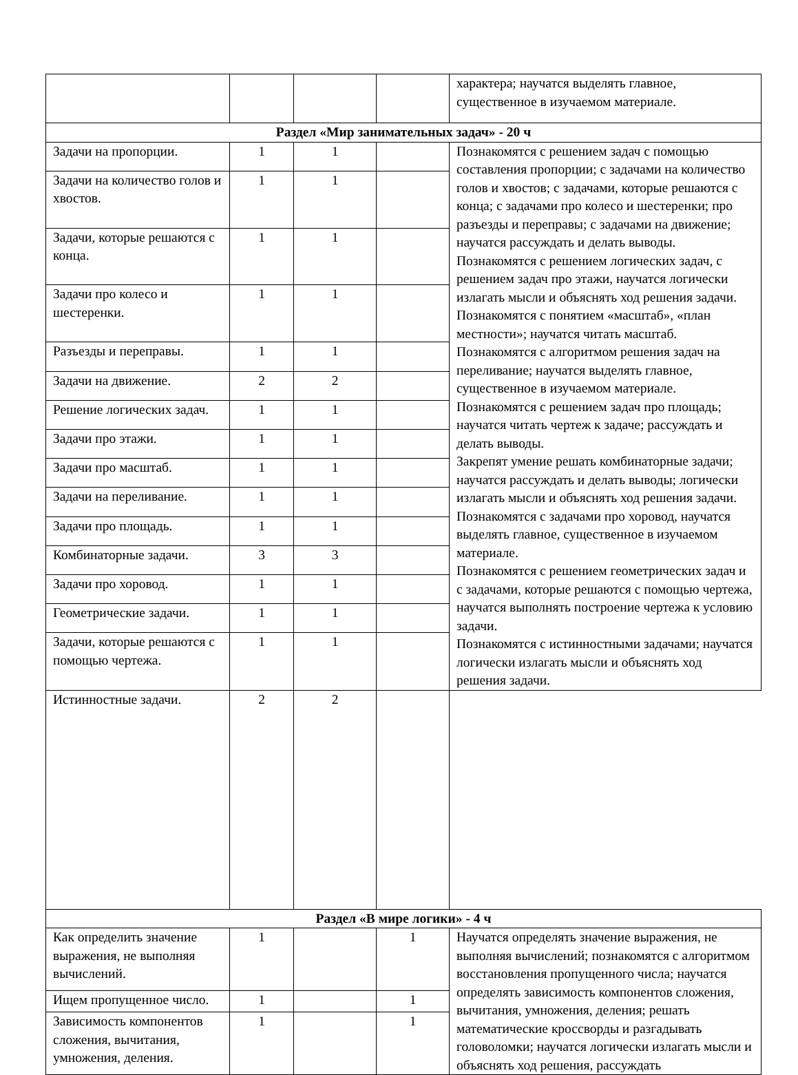| | | | | характера; научатся выделять главное, существенное в изучаемом материале. |
| Раздел «Мир занимательных задач» - 20 ч | | | | |
| Задачи на пропорции. | 1 | 1 | | Познакомятся с решением задач с помощью составления пропорции; с задачами на количество голов и хвостов; с задачами, которые решаются с конца; с задачами про колесо и шестеренки; про разъезды и переправы; с задачами на движение; научатся рассуждать и делать выводы. Познакомятся с решением логических задач, с решением задач про этажи, научатся логически излагать мысли и объяснять ход решения задачи. Познакомятся с понятием «масштаб», «план местности»; научатся читать масштаб. Познакомятся с алгоритмом решения задач на переливание; научатся выделять главное, существенное в изучаемом материале. Познакомятся с решением задач про площадь; научатся читать чертеж к задаче; рассуждать и делать выводы. Закрепят умение решать комбинаторные задачи; научатся рассуждать и делать выводы; логически излагать мысли и объяснять ход решения задачи. Познакомятся с задачами про хоровод, научатся выделять главное, существенное в изучаемом материале. Познакомятся с решением геометрических задач и с задачами, которые решаются с помощью чертежа, научатся выполнять построение чертежа к условию задачи. Познакомятся с истинностными задачами; научатся логически излагать мысли и объяснять ход решения задачи. |
| Задачи на количество голов и хвостов. | 1 | 1 | | |
| Задачи, которые решаются с конца. | 1 | 1 | | |
| Задачи про колесо и шестеренки. | 1 | 1 | | |
| Разъезды и переправы. | 1 | 1 | | |
| Задачи на движение. | 2 | 2 | | |
| Решение логических задач. | 1 | 1 | | |
| Задачи про этажи. | 1 | 1 | | |
| Задачи про масштаб. | 1 | 1 | | |
| Задачи на переливание. | 1 | 1 | | |
| Задачи про площадь. | 1 | 1 | | |
| Комбинаторные задачи. | 3 | 3 | | |
| Задачи про хоровод. | 1 | 1 | | |
| Геометрические задачи. | 1 | 1 | | |
| Задачи, которые решаются с помощью чертежа. | 1 | 1 | | |
| Истинностные задачи. | 2 | 2 | | |
| Раздел «В мире логики» - 4 ч | | | | |
| Как определить значение выражения, не выполняя вычислений. | 1 | | 1 | Научатся определять значение выражения, не выполняя вычислений; познакомятся с алгоритмом восстановления пропущенного числа; научатся определять зависимость компонентов сложения, вычитания, умножения, деления; решать математические кроссворды и разгадывать головоломки; научатся логически излагать мысли и объяснять ход решения, рассуждать |
| Ищем пропущенное число. | 1 | | 1 | |
| Зависимость компонентов сложения, вычитания, умножения, деления. | 1 | | 1 | |